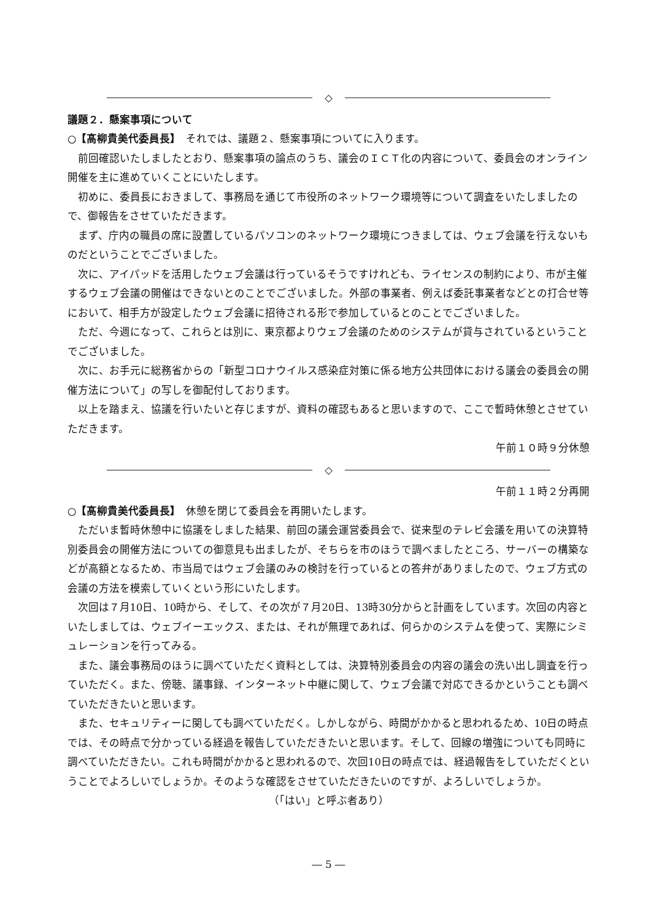◇
議題２．懸案事項について
○【髙柳貴美代委員長】　それでは、議題２、懸案事項についてに入ります。
前回確認いたしましたとおり、懸案事項の論点のうち、議会のＩＣＴ化の内容について、委員会のオンライン開催を主に進めていくことにいたします。
初めに、委員長におきまして、事務局を通じて市役所のネットワーク環境等について調査をいたしましたので、御報告をさせていただきます。
まず、庁内の職員の席に設置しているパソコンのネットワーク環境につきましては、ウェブ会議を行えないものだということでございました。
次に、アイパッドを活用したウェブ会議は行っているそうですけれども、ライセンスの制約により、市が主催するウェブ会議の開催はできないとのことでございました。外部の事業者、例えば委託事業者などとの打合せ等において、相手方が設定したウェブ会議に招待される形で参加しているとのことでございました。
ただ、今週になって、これらとは別に、東京都よりウェブ会議のためのシステムが貸与されているということでございました。
次に、お手元に総務省からの「新型コロナウイルス感染症対策に係る地方公共団体における議会の委員会の開催方法について」の写しを御配付しております。
以上を踏まえ、協議を行いたいと存じますが、資料の確認もあると思いますので、ここで暫時休憩とさせていただきます。
午前１０時９分休憩
◇
午前１１時２分再開
○【髙柳貴美代委員長】　休憩を閉じて委員会を再開いたします。
ただいま暫時休憩中に協議をしました結果、前回の議会運営委員会で、従来型のテレビ会議を用いての決算特別委員会の開催方法についての御意見も出ましたが、そちらを市のほうで調べましたところ、サーバーの構築などが高額となるため、市当局ではウェブ会議のみの検討を行っているとの答弁がありましたので、ウェブ方式の会議の方法を模索していくという形にいたします。
次回は７月10日、10時から、そして、その次が７月20日、13時30分からと計画をしています。次回の内容といたしましては、ウェブイーエックス、または、それが無理であれば、何らかのシステムを使って、実際にシミュレーションを行ってみる。
また、議会事務局のほうに調べていただく資料としては、決算特別委員会の内容の議会の洗い出し調査を行っていただく。また、傍聴、議事録、インターネット中継に関して、ウェブ会議で対応できるかということも調べていただきたいと思います。
また、セキュリティーに関しても調べていただく。しかしながら、時間がかかると思われるため、10日の時点では、その時点で分かっている経過を報告していただきたいと思います。そして、回線の増強についても同時に調べていただきたい。これも時間がかかると思われるので、次回10日の時点では、経過報告をしていただくということでよろしいでしょうか。そのような確認をさせていただきたいのですが、よろしいでしょうか。
（「はい」と呼ぶ者あり）
― 5 ―